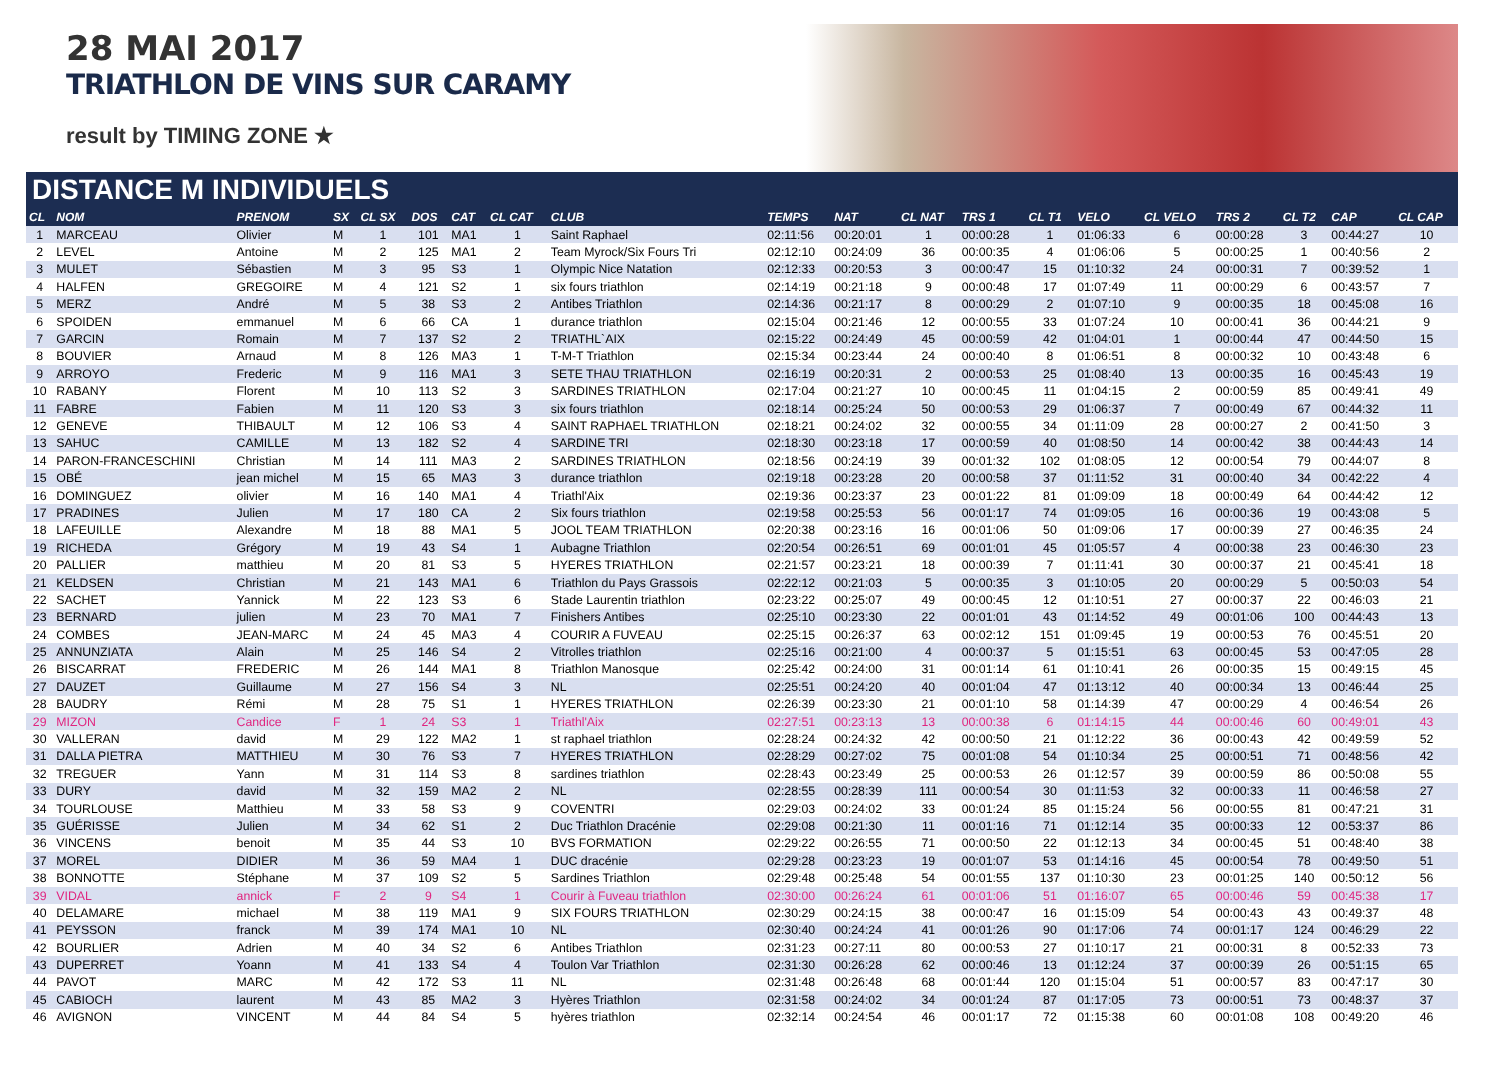28 MAI 2017
TRIATHLON DE VINS SUR CARAMY
result by TIMING ZONE ★
DISTANCE M INDIVIDUELS
| CL | NOM | PRENOM | SX | CL SX | DOS | CAT | CL CAT | CLUB | TEMPS | NAT | CL NAT | TRS 1 | CL T1 | VELO | CL VELO | TRS 2 | CL T2 | CAP | CL CAP |
| --- | --- | --- | --- | --- | --- | --- | --- | --- | --- | --- | --- | --- | --- | --- | --- | --- | --- | --- | --- |
| 1 | MARCEAU | Olivier | M | 1 | 101 | MA1 | 1 | Saint Raphael | 02:11:56 | 00:20:01 | 1 | 00:00:28 | 1 | 01:06:33 | 6 | 00:00:28 | 3 | 00:44:27 | 10 |
| 2 | LEVEL | Antoine | M | 2 | 125 | MA1 | 2 | Team Myrock/Six Fours Tri | 02:12:10 | 00:24:09 | 36 | 00:00:35 | 4 | 01:06:06 | 5 | 00:00:25 | 1 | 00:40:56 | 2 |
| 3 | MULET | Sébastien | M | 3 | 95 | S3 | 1 | Olympic Nice Natation | 02:12:33 | 00:20:53 | 3 | 00:00:47 | 15 | 01:10:32 | 24 | 00:00:31 | 7 | 00:39:52 | 1 |
| 4 | HALFEN | GREGOIRE | M | 4 | 121 | S2 | 1 | six fours triathlon | 02:14:19 | 00:21:18 | 9 | 00:00:48 | 17 | 01:07:49 | 11 | 00:00:29 | 6 | 00:43:57 | 7 |
| 5 | MERZ | André | M | 5 | 38 | S3 | 2 | Antibes Triathlon | 02:14:36 | 00:21:17 | 8 | 00:00:29 | 2 | 01:07:10 | 9 | 00:00:35 | 18 | 00:45:08 | 16 |
| 6 | SPOIDEN | emmanuel | M | 6 | 66 | CA | 1 | durance triathlon | 02:15:04 | 00:21:46 | 12 | 00:00:55 | 33 | 01:07:24 | 10 | 00:00:41 | 36 | 00:44:21 | 9 |
| 7 | GARCIN | Romain | M | 7 | 137 | S2 | 2 | TRIATHL`AIX | 02:15:22 | 00:24:49 | 45 | 00:00:59 | 42 | 01:04:01 | 1 | 00:00:44 | 47 | 00:44:50 | 15 |
| 8 | BOUVIER | Arnaud | M | 8 | 126 | MA3 | 1 | T-M-T Triathlon | 02:15:34 | 00:23:44 | 24 | 00:00:40 | 8 | 01:06:51 | 8 | 00:00:32 | 10 | 00:43:48 | 6 |
| 9 | ARROYO | Frederic | M | 9 | 116 | MA1 | 3 | SETE THAU TRIATHLON | 02:16:19 | 00:20:31 | 2 | 00:00:53 | 25 | 01:08:40 | 13 | 00:00:35 | 16 | 00:45:43 | 19 |
| 10 | RABANY | Florent | M | 10 | 113 | S2 | 3 | SARDINES TRIATHLON | 02:17:04 | 00:21:27 | 10 | 00:00:45 | 11 | 01:04:15 | 2 | 00:00:59 | 85 | 00:49:41 | 49 |
| 11 | FABRE | Fabien | M | 11 | 120 | S3 | 3 | six fours triathlon | 02:18:14 | 00:25:24 | 50 | 00:00:53 | 29 | 01:06:37 | 7 | 00:00:49 | 67 | 00:44:32 | 11 |
| 12 | GENEVE | THIBAULT | M | 12 | 106 | S3 | 4 | SAINT RAPHAEL TRIATHLON | 02:18:21 | 00:24:02 | 32 | 00:00:55 | 34 | 01:11:09 | 28 | 00:00:27 | 2 | 00:41:50 | 3 |
| 13 | SAHUC | CAMILLE | M | 13 | 182 | S2 | 4 | SARDINE TRI | 02:18:30 | 00:23:18 | 17 | 00:00:59 | 40 | 01:08:50 | 14 | 00:00:42 | 38 | 00:44:43 | 14 |
| 14 | PARON-FRANCESCHINI | Christian | M | 14 | 111 | MA3 | 2 | SARDINES TRIATHLON | 02:18:56 | 00:24:19 | 39 | 00:01:32 | 102 | 01:08:05 | 12 | 00:00:54 | 79 | 00:44:07 | 8 |
| 15 | OBÉ | jean michel | M | 15 | 65 | MA3 | 3 | durance triathlon | 02:19:18 | 00:23:28 | 20 | 00:00:58 | 37 | 01:11:52 | 31 | 00:00:40 | 34 | 00:42:22 | 4 |
| 16 | DOMINGUEZ | olivier | M | 16 | 140 | MA1 | 4 | Triathl'Aix | 02:19:36 | 00:23:37 | 23 | 00:01:22 | 81 | 01:09:09 | 18 | 00:00:49 | 64 | 00:44:42 | 12 |
| 17 | PRADINES | Julien | M | 17 | 180 | CA | 2 | Six fours triathlon | 02:19:58 | 00:25:53 | 56 | 00:01:17 | 74 | 01:09:05 | 16 | 00:00:36 | 19 | 00:43:08 | 5 |
| 18 | LAFEUILLE | Alexandre | M | 18 | 88 | MA1 | 5 | JOOL TEAM TRIATHLON | 02:20:38 | 00:23:16 | 16 | 00:01:06 | 50 | 01:09:06 | 17 | 00:00:39 | 27 | 00:46:35 | 24 |
| 19 | RICHEDA | Grégory | M | 19 | 43 | S4 | 1 | Aubagne Triathlon | 02:20:54 | 00:26:51 | 69 | 00:01:01 | 45 | 01:05:57 | 4 | 00:00:38 | 23 | 00:46:30 | 23 |
| 20 | PALLIER | matthieu | M | 20 | 81 | S3 | 5 | HYERES TRIATHLON | 02:21:57 | 00:23:21 | 18 | 00:00:39 | 7 | 01:11:41 | 30 | 00:00:37 | 21 | 00:45:41 | 18 |
| 21 | KELDSEN | Christian | M | 21 | 143 | MA1 | 6 | Triathlon du Pays Grassois | 02:22:12 | 00:21:03 | 5 | 00:00:35 | 3 | 01:10:05 | 20 | 00:00:29 | 5 | 00:50:03 | 54 |
| 22 | SACHET | Yannick | M | 22 | 123 | S3 | 6 | Stade Laurentin triathlon | 02:23:22 | 00:25:07 | 49 | 00:00:45 | 12 | 01:10:51 | 27 | 00:00:37 | 22 | 00:46:03 | 21 |
| 23 | BERNARD | julien | M | 23 | 70 | MA1 | 7 | Finishers Antibes | 02:25:10 | 00:23:30 | 22 | 00:01:01 | 43 | 01:14:52 | 49 | 00:01:06 | 100 | 00:44:43 | 13 |
| 24 | COMBES | JEAN-MARC | M | 24 | 45 | MA3 | 4 | COURIR A FUVEAU | 02:25:15 | 00:26:37 | 63 | 00:02:12 | 151 | 01:09:45 | 19 | 00:00:53 | 76 | 00:45:51 | 20 |
| 25 | ANNUNZIATA | Alain | M | 25 | 146 | S4 | 2 | Vitrolles triathlon | 02:25:16 | 00:21:00 | 4 | 00:00:37 | 5 | 01:15:51 | 63 | 00:00:45 | 53 | 00:47:05 | 28 |
| 26 | BISCARRAT | FREDERIC | M | 26 | 144 | MA1 | 8 | Triathlon Manosque | 02:25:42 | 00:24:00 | 31 | 00:01:14 | 61 | 01:10:41 | 26 | 00:00:35 | 15 | 00:49:15 | 45 |
| 27 | DAUZET | Guillaume | M | 27 | 156 | S4 | 3 | NL | 02:25:51 | 00:24:20 | 40 | 00:01:04 | 47 | 01:13:12 | 40 | 00:00:34 | 13 | 00:46:44 | 25 |
| 28 | BAUDRY | Rémi | M | 28 | 75 | S1 | 1 | HYERES TRIATHLON | 02:26:39 | 00:23:30 | 21 | 00:01:10 | 58 | 01:14:39 | 47 | 00:00:29 | 4 | 00:46:54 | 26 |
| 29 | MIZON | Candice | F | 1 | 24 | S3 | 1 | Triathl'Aix | 02:27:51 | 00:23:13 | 13 | 00:00:38 | 6 | 01:14:15 | 44 | 00:00:46 | 60 | 00:49:01 | 43 |
| 30 | VALLERAN | david | M | 29 | 122 | MA2 | 1 | st raphael triathlon | 02:28:24 | 00:24:32 | 42 | 00:00:50 | 21 | 01:12:22 | 36 | 00:00:43 | 42 | 00:49:59 | 52 |
| 31 | DALLA PIETRA | MATTHIEU | M | 30 | 76 | S3 | 7 | HYERES TRIATHLON | 02:28:29 | 00:27:02 | 75 | 00:01:08 | 54 | 01:10:34 | 25 | 00:00:51 | 71 | 00:48:56 | 42 |
| 32 | TREGUER | Yann | M | 31 | 114 | S3 | 8 | sardines triathlon | 02:28:43 | 00:23:49 | 25 | 00:00:53 | 26 | 01:12:57 | 39 | 00:00:59 | 86 | 00:50:08 | 55 |
| 33 | DURY | david | M | 32 | 159 | MA2 | 2 | NL | 02:28:55 | 00:28:39 | 111 | 00:00:54 | 30 | 01:11:53 | 32 | 00:00:33 | 11 | 00:46:58 | 27 |
| 34 | TOURLOUSE | Matthieu | M | 33 | 58 | S3 | 9 | COVENTRI | 02:29:03 | 00:24:02 | 33 | 00:01:24 | 85 | 01:15:24 | 56 | 00:00:55 | 81 | 00:47:21 | 31 |
| 35 | GUÉRISSE | Julien | M | 34 | 62 | S1 | 2 | Duc Triathlon Dracénie | 02:29:08 | 00:21:30 | 11 | 00:01:16 | 71 | 01:12:14 | 35 | 00:00:33 | 12 | 00:53:37 | 86 |
| 36 | VINCENS | benoit | M | 35 | 44 | S3 | 10 | BVS FORMATION | 02:29:22 | 00:26:55 | 71 | 00:00:50 | 22 | 01:12:13 | 34 | 00:00:45 | 51 | 00:48:40 | 38 |
| 37 | MOREL | DIDIER | M | 36 | 59 | MA4 | 1 | DUC dracénie | 02:29:28 | 00:23:23 | 19 | 00:01:07 | 53 | 01:14:16 | 45 | 00:00:54 | 78 | 00:49:50 | 51 |
| 38 | BONNOTTE | Stéphane | M | 37 | 109 | S2 | 5 | Sardines Triathlon | 02:29:48 | 00:25:48 | 54 | 00:01:55 | 137 | 01:10:30 | 23 | 00:01:25 | 140 | 00:50:12 | 56 |
| 39 | VIDAL | annick | F | 2 | 9 | S4 | 1 | Courir à Fuveau triathlon | 02:30:00 | 00:26:24 | 61 | 00:01:06 | 51 | 01:16:07 | 65 | 00:00:46 | 59 | 00:45:38 | 17 |
| 40 | DELAMARE | michael | M | 38 | 119 | MA1 | 9 | SIX FOURS TRIATHLON | 02:30:29 | 00:24:15 | 38 | 00:00:47 | 16 | 01:15:09 | 54 | 00:00:43 | 43 | 00:49:37 | 48 |
| 41 | PEYSSON | franck | M | 39 | 174 | MA1 | 10 | NL | 02:30:40 | 00:24:24 | 41 | 00:01:26 | 90 | 01:17:06 | 74 | 00:01:17 | 124 | 00:46:29 | 22 |
| 42 | BOURLIER | Adrien | M | 40 | 34 | S2 | 6 | Antibes Triathlon | 02:31:23 | 00:27:11 | 80 | 00:00:53 | 27 | 01:10:17 | 21 | 00:00:31 | 8 | 00:52:33 | 73 |
| 43 | DUPERRET | Yoann | M | 41 | 133 | S4 | 4 | Toulon Var Triathlon | 02:31:30 | 00:26:28 | 62 | 00:00:46 | 13 | 01:12:24 | 37 | 00:00:39 | 26 | 00:51:15 | 65 |
| 44 | PAVOT | MARC | M | 42 | 172 | S3 | 11 | NL | 02:31:48 | 00:26:48 | 68 | 00:01:44 | 120 | 01:15:04 | 51 | 00:00:57 | 83 | 00:47:17 | 30 |
| 45 | CABIOCH | laurent | M | 43 | 85 | MA2 | 3 | Hyères Triathlon | 02:31:58 | 00:24:02 | 34 | 00:01:24 | 87 | 01:17:05 | 73 | 00:00:51 | 73 | 00:48:37 | 37 |
| 46 | AVIGNON | VINCENT | M | 44 | 84 | S4 | 5 | hyères triathlon | 02:32:14 | 00:24:54 | 46 | 00:01:17 | 72 | 01:15:38 | 60 | 00:01:08 | 108 | 00:49:20 | 46 |